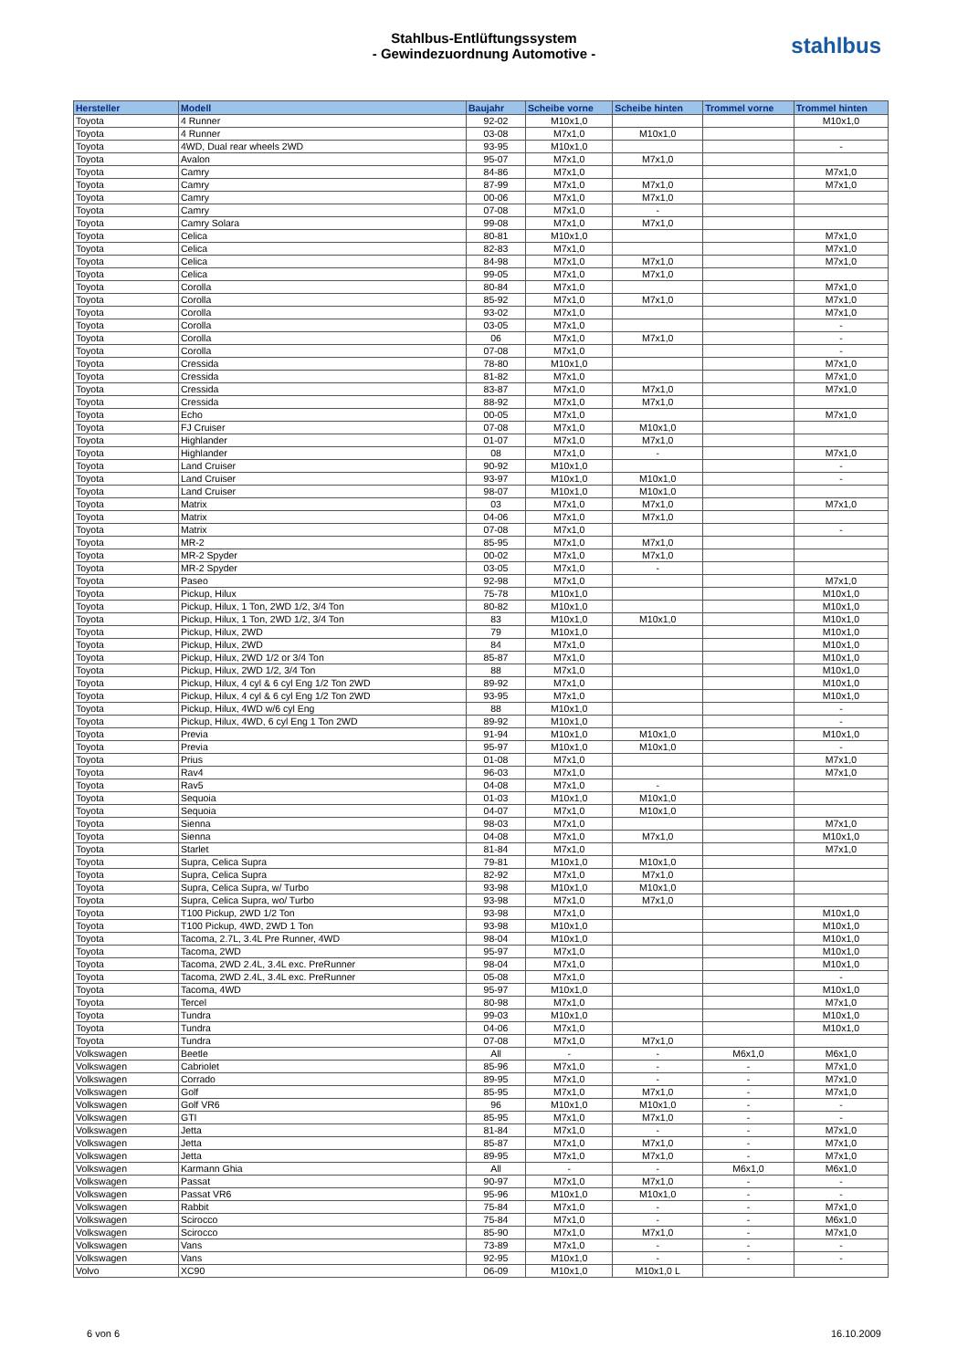Stahlbus-Entlüftungssystem
- Gewindezuordnung Automotive -
stahlbus
| Hersteller | Modell | Baujahr | Scheibe vorne | Scheibe hinten | Trommel vorne | Trommel hinten |
| --- | --- | --- | --- | --- | --- | --- |
| Toyota | 4 Runner | 92-02 | M10x1,0 | | | M10x1,0 |
| Toyota | 4 Runner | 03-08 | M7x1,0 | M10x1,0 | | |
| Toyota | 4WD, Dual rear wheels 2WD | 93-95 | M10x1,0 | | | - |
| Toyota | Avalon | 95-07 | M7x1,0 | M7x1,0 | | |
| Toyota | Camry | 84-86 | M7x1,0 | | | M7x1,0 |
| Toyota | Camry | 87-99 | M7x1,0 | M7x1,0 | | M7x1,0 |
| Toyota | Camry | 00-06 | M7x1,0 | M7x1,0 | | |
| Toyota | Camry | 07-08 | M7x1,0 | - | | |
| Toyota | Camry Solara | 99-08 | M7x1,0 | M7x1,0 | | |
| Toyota | Celica | 80-81 | M10x1,0 | | | M7x1,0 |
| Toyota | Celica | 82-83 | M7x1,0 | | | M7x1,0 |
| Toyota | Celica | 84-98 | M7x1,0 | M7x1,0 | | M7x1,0 |
| Toyota | Celica | 99-05 | M7x1,0 | M7x1,0 | | |
| Toyota | Corolla | 80-84 | M7x1,0 | | | M7x1,0 |
| Toyota | Corolla | 85-92 | M7x1,0 | M7x1,0 | | M7x1,0 |
| Toyota | Corolla | 93-02 | M7x1,0 | | | M7x1,0 |
| Toyota | Corolla | 03-05 | M7x1,0 | | | - |
| Toyota | Corolla | 06 | M7x1,0 | M7x1,0 | | - |
| Toyota | Corolla | 07-08 | M7x1,0 | | | - |
| Toyota | Cressida | 78-80 | M10x1,0 | | | M7x1,0 |
| Toyota | Cressida | 81-82 | M7x1,0 | | | M7x1,0 |
| Toyota | Cressida | 83-87 | M7x1,0 | M7x1,0 | | M7x1,0 |
| Toyota | Cressida | 88-92 | M7x1,0 | M7x1,0 | | |
| Toyota | Echo | 00-05 | M7x1,0 | | | M7x1,0 |
| Toyota | FJ Cruiser | 07-08 | M7x1,0 | M10x1,0 | | |
| Toyota | Highlander | 01-07 | M7x1,0 | M7x1,0 | | |
| Toyota | Highlander | 08 | M7x1,0 | - | | M7x1,0 |
| Toyota | Land Cruiser | 90-92 | M10x1,0 | | | - |
| Toyota | Land Cruiser | 93-97 | M10x1,0 | M10x1,0 | | - |
| Toyota | Land Cruiser | 98-07 | M10x1,0 | M10x1,0 | | |
| Toyota | Matrix | 03 | M7x1,0 | M7x1,0 | | M7x1,0 |
| Toyota | Matrix | 04-06 | M7x1,0 | M7x1,0 | | |
| Toyota | Matrix | 07-08 | M7x1,0 | | | - |
| Toyota | MR-2 | 85-95 | M7x1,0 | M7x1,0 | | |
| Toyota | MR-2 Spyder | 00-02 | M7x1,0 | M7x1,0 | | |
| Toyota | MR-2 Spyder | 03-05 | M7x1,0 | - | | |
| Toyota | Paseo | 92-98 | M7x1,0 | | | M7x1,0 |
| Toyota | Pickup, Hilux | 75-78 | M10x1,0 | | | M10x1,0 |
| Toyota | Pickup, Hilux, 1 Ton, 2WD 1/2, 3/4 Ton | 80-82 | M10x1,0 | | | M10x1,0 |
| Toyota | Pickup, Hilux, 1 Ton, 2WD 1/2, 3/4 Ton | 83 | M10x1,0 | M10x1,0 | | M10x1,0 |
| Toyota | Pickup, Hilux, 2WD | 79 | M10x1,0 | | | M10x1,0 |
| Toyota | Pickup, Hilux, 2WD | 84 | M7x1,0 | | | M10x1,0 |
| Toyota | Pickup, Hilux, 2WD 1/2 or 3/4 Ton | 85-87 | M7x1,0 | | | M10x1,0 |
| Toyota | Pickup, Hilux, 2WD 1/2, 3/4 Ton | 88 | M7x1,0 | | | M10x1,0 |
| Toyota | Pickup, Hilux, 4 cyl & 6 cyl Eng 1/2 Ton 2WD | 89-92 | M7x1,0 | | | M10x1,0 |
| Toyota | Pickup, Hilux, 4 cyl & 6 cyl Eng 1/2 Ton 2WD | 93-95 | M7x1,0 | | | M10x1,0 |
| Toyota | Pickup, Hilux, 4WD w/6 cyl Eng | 88 | M10x1,0 | | | - |
| Toyota | Pickup, Hilux, 4WD, 6 cyl Eng 1 Ton 2WD | 89-92 | M10x1,0 | | | - |
| Toyota | Previa | 91-94 | M10x1,0 | M10x1,0 | | M10x1,0 |
| Toyota | Previa | 95-97 | M10x1,0 | M10x1,0 | | - |
| Toyota | Prius | 01-08 | M7x1,0 | | | M7x1,0 |
| Toyota | Rav4 | 96-03 | M7x1,0 | | | M7x1,0 |
| Toyota | Rav5 | 04-08 | M7x1,0 | - | | |
| Toyota | Sequoia | 01-03 | M10x1,0 | M10x1,0 | | |
| Toyota | Sequoia | 04-07 | M7x1,0 | M10x1,0 | | |
| Toyota | Sienna | 98-03 | M7x1,0 | | | M7x1,0 |
| Toyota | Sienna | 04-08 | M7x1,0 | M7x1,0 | | M10x1,0 |
| Toyota | Starlet | 81-84 | M7x1,0 | | | M7x1,0 |
| Toyota | Supra, Celica Supra | 79-81 | M10x1,0 | M10x1,0 | | |
| Toyota | Supra, Celica Supra | 82-92 | M7x1,0 | M7x1,0 | | |
| Toyota | Supra, Celica Supra, w/ Turbo | 93-98 | M10x1,0 | M10x1,0 | | |
| Toyota | Supra, Celica Supra, wo/ Turbo | 93-98 | M7x1,0 | M7x1,0 | | |
| Toyota | T100 Pickup, 2WD 1/2 Ton | 93-98 | M7x1,0 | | | M10x1,0 |
| Toyota | T100 Pickup, 4WD, 2WD 1 Ton | 93-98 | M10x1,0 | | | M10x1,0 |
| Toyota | Tacoma, 2.7L, 3.4L Pre Runner, 4WD | 98-04 | M10x1,0 | | | M10x1,0 |
| Toyota | Tacoma, 2WD | 95-97 | M7x1,0 | | | M10x1,0 |
| Toyota | Tacoma, 2WD 2.4L, 3.4L exc. PreRunner | 98-04 | M7x1,0 | | | M10x1,0 |
| Toyota | Tacoma, 2WD 2.4L, 3.4L exc. PreRunner | 05-08 | M7x1,0 | | | - |
| Toyota | Tacoma, 4WD | 95-97 | M10x1,0 | | | M10x1,0 |
| Toyota | Tercel | 80-98 | M7x1,0 | | | M7x1,0 |
| Toyota | Tundra | 99-03 | M10x1,0 | | | M10x1,0 |
| Toyota | Tundra | 04-06 | M7x1,0 | | | M10x1,0 |
| Toyota | Tundra | 07-08 | M7x1,0 | M7x1,0 | | |
| Volkswagen | Beetle | All | - | - | M6x1,0 | M6x1,0 |
| Volkswagen | Cabriolet | 85-96 | M7x1,0 | - | - | M7x1,0 |
| Volkswagen | Corrado | 89-95 | M7x1,0 | - | - | M7x1,0 |
| Volkswagen | Golf | 85-95 | M7x1,0 | M7x1,0 | - | M7x1,0 |
| Volkswagen | Golf VR6 | 96 | M10x1,0 | M10x1,0 | - | - |
| Volkswagen | GTI | 85-95 | M7x1,0 | M7x1,0 | - | - |
| Volkswagen | Jetta | 81-84 | M7x1,0 | - | - | M7x1,0 |
| Volkswagen | Jetta | 85-87 | M7x1,0 | M7x1,0 | - | M7x1,0 |
| Volkswagen | Jetta | 89-95 | M7x1,0 | M7x1,0 | - | M7x1,0 |
| Volkswagen | Karmann Ghia | All | - | - | M6x1,0 | M6x1,0 |
| Volkswagen | Passat | 90-97 | M7x1,0 | M7x1,0 | - | - |
| Volkswagen | Passat VR6 | 95-96 | M10x1,0 | M10x1,0 | - | - |
| Volkswagen | Rabbit | 75-84 | M7x1,0 | - | - | M7x1,0 |
| Volkswagen | Scirocco | 75-84 | M7x1,0 | - | - | M6x1,0 |
| Volkswagen | Scirocco | 85-90 | M7x1,0 | M7x1,0 | - | M7x1,0 |
| Volkswagen | Vans | 73-89 | M7x1,0 | - | - | - |
| Volkswagen | Vans | 92-95 | M10x1,0 | - | - | - |
| Volvo | XC90 | 06-09 | M10x1,0 | M10x1,0 L | | |
6 von 6 16.10.2009